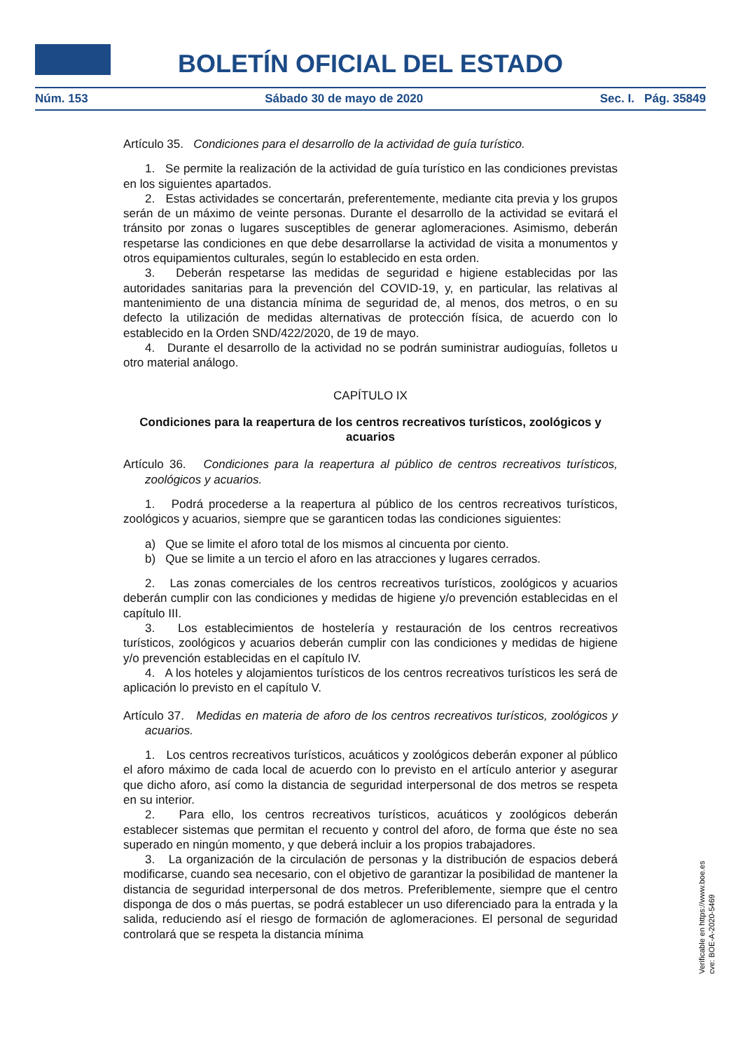BOLETÍN OFICIAL DEL ESTADO
Núm. 153 Sábado 30 de mayo de 2020 Sec. I. Pág. 35849
Artículo 35. Condiciones para el desarrollo de la actividad de guía turístico.
1. Se permite la realización de la actividad de guía turístico en las condiciones previstas en los siguientes apartados.
2. Estas actividades se concertarán, preferentemente, mediante cita previa y los grupos serán de un máximo de veinte personas. Durante el desarrollo de la actividad se evitará el tránsito por zonas o lugares susceptibles de generar aglomeraciones. Asimismo, deberán respetarse las condiciones en que debe desarrollarse la actividad de visita a monumentos y otros equipamientos culturales, según lo establecido en esta orden.
3. Deberán respetarse las medidas de seguridad e higiene establecidas por las autoridades sanitarias para la prevención del COVID-19, y, en particular, las relativas al mantenimiento de una distancia mínima de seguridad de, al menos, dos metros, o en su defecto la utilización de medidas alternativas de protección física, de acuerdo con lo establecido en la Orden SND/422/2020, de 19 de mayo.
4. Durante el desarrollo de la actividad no se podrán suministrar audioguías, folletos u otro material análogo.
CAPÍTULO IX
Condiciones para la reapertura de los centros recreativos turísticos, zoológicos y acuarios
Artículo 36. Condiciones para la reapertura al público de centros recreativos turísticos, zoológicos y acuarios.
1. Podrá procederse a la reapertura al público de los centros recreativos turísticos, zoológicos y acuarios, siempre que se garanticen todas las condiciones siguientes:
a) Que se limite el aforo total de los mismos al cincuenta por ciento.
b) Que se limite a un tercio el aforo en las atracciones y lugares cerrados.
2. Las zonas comerciales de los centros recreativos turísticos, zoológicos y acuarios deberán cumplir con las condiciones y medidas de higiene y/o prevención establecidas en el capítulo III.
3. Los establecimientos de hostelería y restauración de los centros recreativos turísticos, zoológicos y acuarios deberán cumplir con las condiciones y medidas de higiene y/o prevención establecidas en el capítulo IV.
4. A los hoteles y alojamientos turísticos de los centros recreativos turísticos les será de aplicación lo previsto en el capítulo V.
Artículo 37. Medidas en materia de aforo de los centros recreativos turísticos, zoológicos y acuarios.
1. Los centros recreativos turísticos, acuáticos y zoológicos deberán exponer al público el aforo máximo de cada local de acuerdo con lo previsto en el artículo anterior y asegurar que dicho aforo, así como la distancia de seguridad interpersonal de dos metros se respeta en su interior.
2. Para ello, los centros recreativos turísticos, acuáticos y zoológicos deberán establecer sistemas que permitan el recuento y control del aforo, de forma que éste no sea superado en ningún momento, y que deberá incluir a los propios trabajadores.
3. La organización de la circulación de personas y la distribución de espacios deberá modificarse, cuando sea necesario, con el objetivo de garantizar la posibilidad de mantener la distancia de seguridad interpersonal de dos metros. Preferiblemente, siempre que el centro disponga de dos o más puertas, se podrá establecer un uso diferenciado para la entrada y la salida, reduciendo así el riesgo de formación de aglomeraciones. El personal de seguridad controlará que se respeta la distancia mínima
Verificable en https://www.boe.es
cve: BOE-A-2020-5469